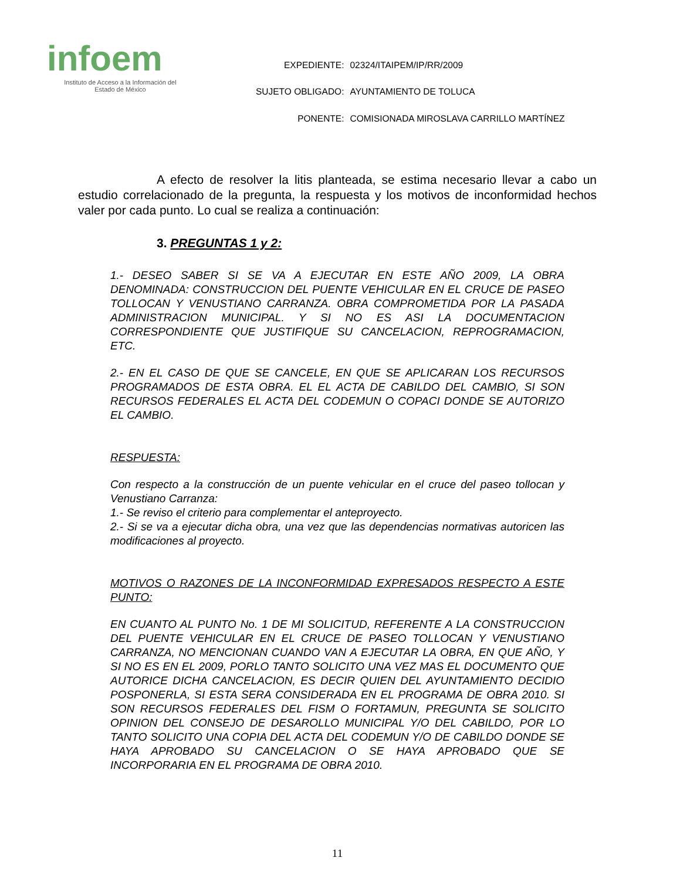infoem
Instituto de Acceso a la Información del
Estado de México
| EXPEDIENTE: | 02324/ITAIPEM/IP/RR/2009 |
| SUJETO OBLIGADO: | AYUNTAMIENTO DE TOLUCA |
| PONENTE: | COMISIONADA MIROSLAVA CARRILLO MARTÍNEZ |
A efecto de resolver la litis planteada, se estima necesario llevar a cabo un estudio correlacionado de la pregunta, la respuesta y los motivos de inconformidad hechos valer por cada punto. Lo cual se realiza a continuación:
3. PREGUNTAS 1 y 2:
1.- DESEO SABER SI SE VA A EJECUTAR EN ESTE AÑO 2009, LA OBRA DENOMINADA: CONSTRUCCION DEL PUENTE VEHICULAR EN EL CRUCE DE PASEO TOLLOCAN Y VENUSTIANO CARRANZA. OBRA COMPROMETIDA POR LA PASADA ADMINISTRACION MUNICIPAL. Y SI NO ES ASI LA DOCUMENTACION CORRESPONDIENTE QUE JUSTIFIQUE SU CANCELACION, REPROGRAMACION, ETC.
2.- EN EL CASO DE QUE SE CANCELE, EN QUE SE APLICARAN LOS RECURSOS PROGRAMADOS DE ESTA OBRA. EL EL ACTA DE CABILDO DEL CAMBIO, SI SON RECURSOS FEDERALES EL ACTA DEL CODEMUN O COPACI DONDE SE AUTORIZO EL CAMBIO.
RESPUESTA:
Con respecto a la construcción de un puente vehicular en el cruce del paseo tollocan y Venustiano Carranza:
1.- Se reviso el criterio para complementar el anteproyecto.
2.- Si se va a ejecutar dicha obra, una vez que las dependencias normativas autoricen las modificaciones al proyecto.
MOTIVOS O RAZONES DE LA INCONFORMIDAD EXPRESADOS RESPECTO A ESTE PUNTO:
EN CUANTO AL PUNTO No. 1 DE MI SOLICITUD, REFERENTE A LA CONSTRUCCION DEL PUENTE VEHICULAR EN EL CRUCE DE PASEO TOLLOCAN Y VENUSTIANO CARRANZA, NO MENCIONAN CUANDO VAN A EJECUTAR LA OBRA, EN QUE AÑO, Y SI NO ES EN EL 2009, PORLO TANTO SOLICITO UNA VEZ MAS EL DOCUMENTO QUE AUTORICE DICHA CANCELACION, ES DECIR QUIEN DEL AYUNTAMIENTO DECIDIO POSPONERLA, SI ESTA SERA CONSIDERADA EN EL PROGRAMA DE OBRA 2010. SI SON RECURSOS FEDERALES DEL FISM O FORTAMUN, PREGUNTA SE SOLICITO OPINION DEL CONSEJO DE DESAROLLO MUNICIPAL Y/O DEL CABILDO, POR LO TANTO SOLICITO UNA COPIA DEL ACTA DEL CODEMUN Y/O DE CABILDO DONDE SE HAYA APROBADO SU CANCELACION O SE HAYA APROBADO QUE SE INCORPORARIA EN EL PROGRAMA DE OBRA 2010.
11